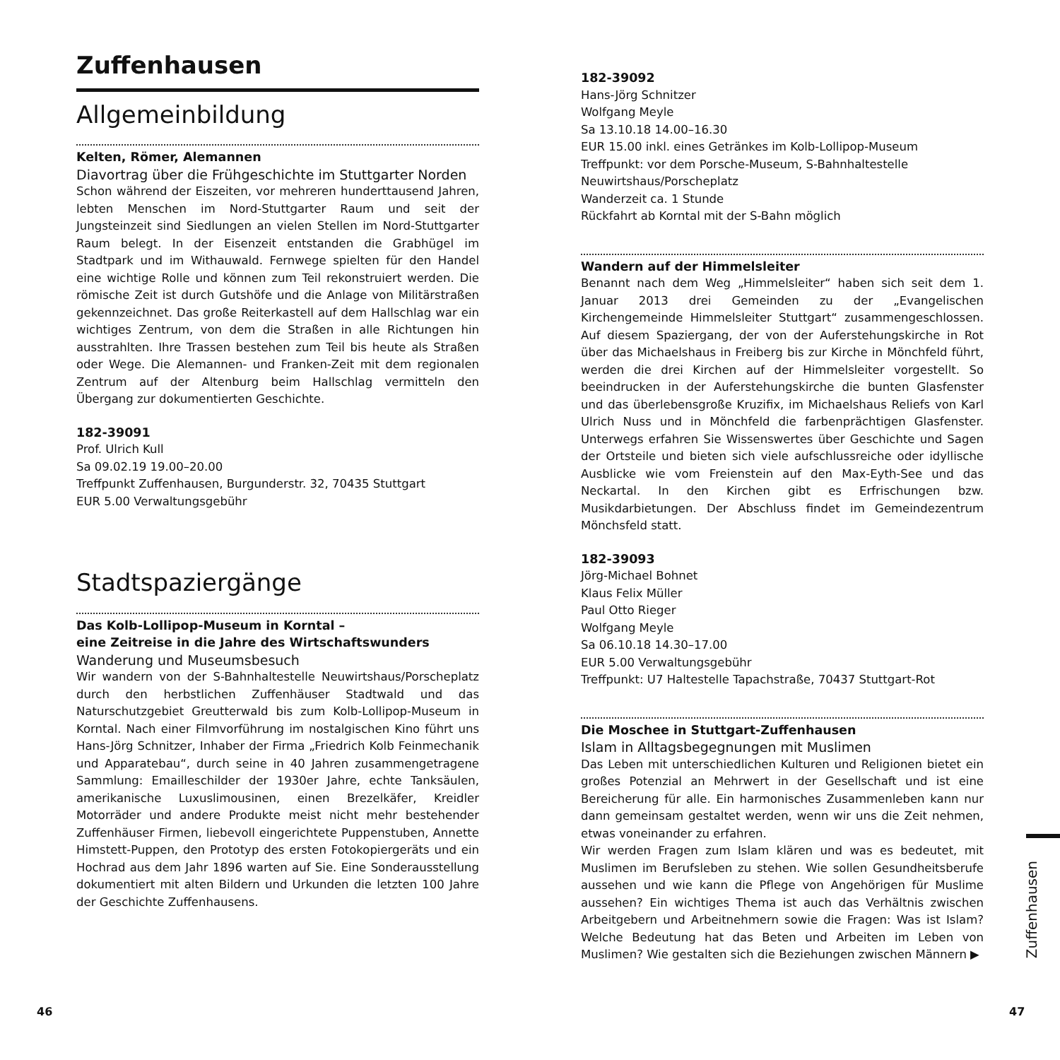Zuffenhausen
Allgemeinbildung
Kelten, Römer, Alemannen
Diavortrag über die Frühgeschichte im Stuttgarter Norden
Schon während der Eiszeiten, vor mehreren hunderttausend Jahren, lebten Menschen im Nord-Stuttgarter Raum und seit der Jungsteinzeit sind Siedlungen an vielen Stellen im Nord-Stuttgarter Raum belegt. In der Eisenzeit entstanden die Grabhügel im Stadtpark und im Withauwald. Fernwege spielten für den Handel eine wichtige Rolle und können zum Teil rekonstruiert werden. Die römische Zeit ist durch Gutshöfe und die Anlage von Militärstraßen gekennzeichnet. Das große Reiterkastell auf dem Hallschlag war ein wichtiges Zentrum, von dem die Straßen in alle Richtungen hin ausstrahlten. Ihre Trassen bestehen zum Teil bis heute als Straßen oder Wege. Die Alemannen- und Franken-Zeit mit dem regionalen Zentrum auf der Altenburg beim Hallschlag vermitteln den Übergang zur dokumentierten Geschichte.
182-39091
Prof. Ulrich Kull
Sa 09.02.19 19.00–20.00
Treffpunkt Zuffenhausen, Burgunderstr. 32, 70435 Stuttgart
EUR 5.00 Verwaltungsgebühr
Stadtspaziergänge
Das Kolb-Lollipop-Museum in Korntal –
eine Zeitreise in die Jahre des Wirtschaftswunders
Wanderung und Museumsbesuch
Wir wandern von der S-Bahnhaltestelle Neuwirtshaus/Porscheplatz durch den herbstlichen Zuffenhäuser Stadtwald und das Naturschutzgebiet Greutterwald bis zum Kolb-Lollipop-Museum in Korntal. Nach einer Filmvorführung im nostalgischen Kino führt uns Hans-Jörg Schnitzer, Inhaber der Firma „Friedrich Kolb Feinmechanik und Apparatebau“, durch seine in 40 Jahren zusammengetragene Sammlung: Emailleschilder der 1930er Jahre, echte Tanksäulen, amerikanische Luxuslimousinen, einen Brezelkäfer, Kreidler Motorräder und andere Produkte meist nicht mehr bestehender Zuffenhäuser Firmen, liebevoll eingerichtete Puppenstuben, Annette Himstett-Puppen, den Prototyp des ersten Fotokopiergeräts und ein Hochrad aus dem Jahr 1896 warten auf Sie. Eine Sonderausstellung dokumentiert mit alten Bildern und Urkunden die letzten 100 Jahre der Geschichte Zuffenhausens.
182-39092
Hans-Jörg Schnitzer
Wolfgang Meyle
Sa 13.10.18 14.00–16.30
EUR 15.00 inkl. eines Getränkes im Kolb-Lollipop-Museum
Treffpunkt: vor dem Porsche-Museum, S-Bahnhaltestelle Neuwirtshaus/Porscheplatz
Wanderzeit ca. 1 Stunde
Rückfahrt ab Korntal mit der S-Bahn möglich
Wandern auf der Himmelsleiter
Benannt nach dem Weg „Himmelsleiter“ haben sich seit dem 1. Januar 2013 drei Gemeinden zu der „Evangelischen Kirchengemeinde Himmelsleiter Stuttgart“ zusammengeschlossen. Auf diesem Spaziergang, der von der Auferstehungskirche in Rot über das Michaelshaus in Freiberg bis zur Kirche in Mönchfeld führt, werden die drei Kirchen auf der Himmelsleiter vorgestellt. So beeindrucken in der Auferstehungskirche die bunten Glasfenster und das überlebensgroße Kruzifix, im Michaelshaus Reliefs von Karl Ulrich Nuss und in Mönchfeld die farbenprächtigen Glasfenster. Unterwegs erfahren Sie Wissenswertes über Geschichte und Sagen der Ortsteile und bieten sich viele aufschlussreiche oder idyllische Ausblicke wie vom Freienstein auf den Max-Eyth-See und das Neckartal. In den Kirchen gibt es Erfrischungen bzw. Musikdarbietungen. Der Abschluss findet im Gemeindezentrum Mönchsfeld statt.
182-39093
Jörg-Michael Bohnet
Klaus Felix Müller
Paul Otto Rieger
Wolfgang Meyle
Sa 06.10.18 14.30–17.00
EUR 5.00 Verwaltungsgebühr
Treffpunkt: U7 Haltestelle Tapachstraße, 70437 Stuttgart-Rot
Die Moschee in Stuttgart-Zuffenhausen
Islam in Alltagsbegegnungen mit Muslimen
Das Leben mit unterschiedlichen Kulturen und Religionen bietet ein großes Potenzial an Mehrwert in der Gesellschaft und ist eine Bereicherung für alle. Ein harmonisches Zusammenleben kann nur dann gemeinsam gestaltet werden, wenn wir uns die Zeit nehmen, etwas voneinander zu erfahren.
Wir werden Fragen zum Islam klären und was es bedeutet, mit Muslimen im Berufsleben zu stehen. Wie sollen Gesundheitsberufe aussehen und wie kann die Pflege von Angehörigen für Muslime aussehen? Ein wichtiges Thema ist auch das Verhältnis zwischen Arbeitgebern und Arbeitnehmern sowie die Fragen: Was ist Islam? Welche Bedeutung hat das Beten und Arbeiten im Leben von Muslimen? Wie gestalten sich die Beziehungen zwischen Männern ▶
Zuffenhausen
46 47